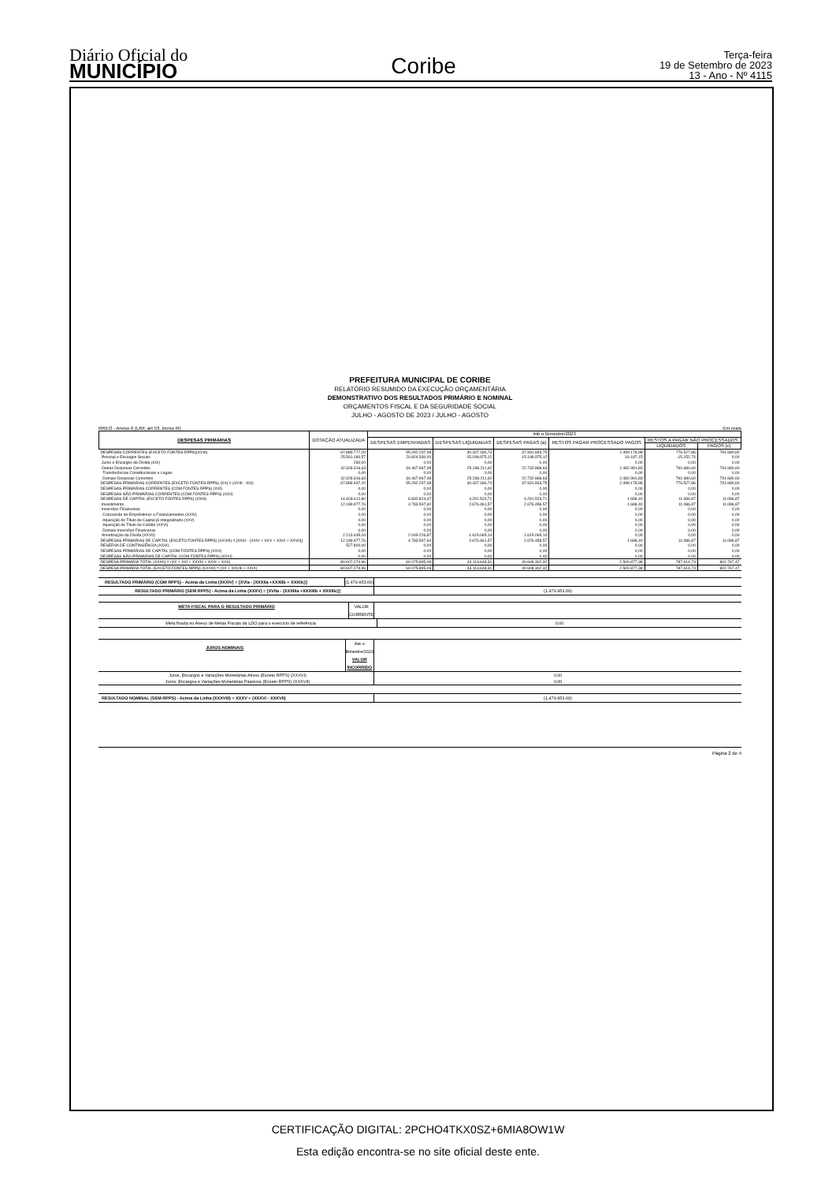Diário Oficial do
MUNICÍPIO
Coribe
Terça-feira
19 de Setembro de 2023
13 - Ano - Nº 4115
PREFEITURA MUNICIPAL DE CORIBE
RELATÓRIO RESUMIDO DA EXECUÇÃO ORÇAMENTÁRIA
DEMONSTRATIVO DOS RESULTADOS PRIMÁRIO E NOMINAL
ORÇAMENTOS FISCAL E DA SEGURIDADE SOCIAL
JULHO - AGOSTO DE 2023 / JULHO - AGOSTO
RREO - Anexo 6 (LRF, art 53, inciso III) Em reais
| DESPESAS PRIMÁRIAS | DOTAÇÃO ATUALIZADA | Até o Bimestre/2023 | | | | | |
| --- | --- | --- | --- | --- | --- | --- | --- |
| | | DESPESAS EMPENHADAS | DESPESAS LIQUIDADAS | DESPESAS PAGAS (a) | RESTOS PAGAR PROCESSADO PAGOS | RESTOS A PAGAR NÃO PROCESSADOS | |
| | | | | | | LIQUIDADOS | PAGOS (c) |
| DESPESAS CORRENTES (EXCETO FONTES RPPS)(XVIII) | 67.889.777,20 | 55.292.297,48 | 40.437.186,74 | 37.931.843,75 | 2.499.178,98 | 776.527,86 | 791.680,60 |
| Pessoal e Encargos Sociais | 25.561.180,57 | 20.824.330,00 | 15.198.975,12 | 15.198.975,12 | 16.187,15 | -15.152,74 | 0,00 |
| Juros e Encargos da Dívida (XIX) | 280,00 | 0,00 | 0,00 | 0,00 | 0,00 | 0,00 | 0,00 |
| Outras Despesas Correntes | 42.328.316,63 | 34.467.967,48 | 25.238.211,62 | 22.732.868,63 | 2.482.991,83 | 791.680,60 | 791.680,60 |
| Transferências Constitucionais e Legais | 0,00 | 0,00 | 0,00 | 0,00 | 0,00 | 0,00 | 0,00 |
| Demais Despesas Correntes | 42.328.316,63 | 34.467.967,48 | 25.238.211,62 | 22.732.868,63 | 2.482.991,83 | 791.680,60 | 791.680,60 |
| DESPESAS PRIMÁRIAS CORRENTES (EXCETO FONTES RPPS) (XX) = (XVIII - XIX) | 67.889.497,20 | 55.292.297,48 | 40.437.186,74 | 37.931.843,75 | 2.499.178,98 | 776.527,86 | 791.680,60 |
| DESPESAS PRIMÁRIAS CORRENTES (COM FONTES RPPS) (XXI) | 0,00 | 0,00 | 0,00 | 0,00 | 0,00 | 0,00 | 0,00 |
| DESPESAS NÃO PRIMÁRIAS CORRENTES (COM FONTES RPPS) (XXII) | 0,00 | 0,00 | 0,00 | 0,00 | 0,00 | 0,00 | 0,00 |
| DESPESAS DE CAPITAL (EXCETO FONTES RPPS) (XXIII) | 14.403.412,80 | 6.832.824,47 | 4.291.526,71 | 4.291.523,71 | 1.698,40 | 11.086,87 | 11.086,87 |
| Investimento | 12.189.977,76 | 4.783.597,60 | 2.676.461,57 | 2.676.458,57 | 1.698,40 | 11.086,87 | 11.086,87 |
| Inversões Financeiras | 0,00 | 0,00 | 0,00 | 0,00 | 0,00 | 0,00 | 0,00 |
| Concessão de Empréstimos e Financiamentos (XXIV) | 0,00 | 0,00 | 0,00 | 0,00 | 0,00 | 0,00 | 0,00 |
| Aquisição de Título de Capital já Integralizado (XXV) | 0,00 | 0,00 | 0,00 | 0,00 | 0,00 | 0,00 | 0,00 |
| Aquisição de Título de Crédito (XXVI) | 0,00 | 0,00 | 0,00 | 0,00 | 0,00 | 0,00 | 0,00 |
| Demais Inversões Financeiras | 0,00 | 0,00 | 0,00 | 0,00 | 0,00 | 0,00 | 0,00 |
| Amortização da Dívida (XXVII) | 2.213.435,04 | 2.049.226,87 | 1.615.065,14 | 1.615.065,14 | 0,00 | 0,00 | 0,00 |
| DESPESAS PRIMÁRIAS DE CAPITAL (EXCETO FONTES RPPS) (XXVIII) = [XXIII - (XXIV + XXV + XXVI + XXVII)] | 12.189.977,76 | 4.783.597,60 | 2.676.461,57 | 2.676.458,57 | 1.698,40 | 11.086,87 | 11.086,87 |
| RESERVA DE CONTINGÊNCIA (XXIX) | 527.800,00 | 0,00 | 0,00 | 0,00 | 0,00 | 0,00 | 0,00 |
| DESPESAS PRIMÁRIAS DE CAPITAL (COM FONTES RPPS) (XXX) | 0,00 | 0,00 | 0,00 | 0,00 | 0,00 | 0,00 | 0,00 |
| DESPESAS NÃO PRIMÁRIAS DE CAPITAL (COM FONTES RPPS) (XXXI) | 0,00 | 0,00 | 0,00 | 0,00 | 0,00 | 0,00 | 0,00 |
| DESPESA PRIMÁRIA TOTAL (XXXII) = (XX + XXI + XXVIII + XXIX + XXX) | 80.607.274,96 | 60.075.895,08 | 43.113.648,31 | 40.608.302,32 | 2.500.877,38 | 787.614,73 | 802.767,47 |
| DESPESA PRIMÁRIA TOTAL (EXCETO FONTES RPPS) (XXXIII) = (XX + XXVIII + XXIX) | 80.607.274,96 | 60.075.895,08 | 43.113.648,31 | 40.608.302,32 | 2.500.877,38 | 787.614,73 | 802.767,47 |
RESULTADO PRIMÁRIO (COM RPPS) - Acima da Linha (XXXIV) = [XVIa - (XXXIIa +XXXIIb + XXXIIc)] (1.479.953,69)
RESULTADO PRIMÁRIO (SEM RPPS) - Acima da Linha (XXXV) = [XVIIa - (XXXIIIa +XXXIIIb + XXXIIIc)] (1.479.953,69)
META FISCAL PARA O RESULTADO PRIMÁRIO VALOR CORRENTE
Meta fixada no Anexo de Metas Fiscais da LDO para o exercício de referência 0,00
JUROS NOMINAIS
Até o Bimestre/2023
VALOR INCORRIDO
Juros, Encargos e Variações Monetárias Ativos (Exceto RPPS) (XXXVI)
Juros, Encargos e Variações Monetárias Passivos (Exceto RPPS) (XXXVII)
0,00
0,00
RESULTADO NOMINAL (SEM RPPS) - Acima da Linha (XXXVIII) = XXXV + (XXXVI - XXXVII) (1.479.953,69)
Página 2 de 4
CERTIFICAÇÃO DIGITAL: 2PCHO4TKX0SZ+6MIA8OW1W
Esta edição encontra-se no site oficial deste ente.